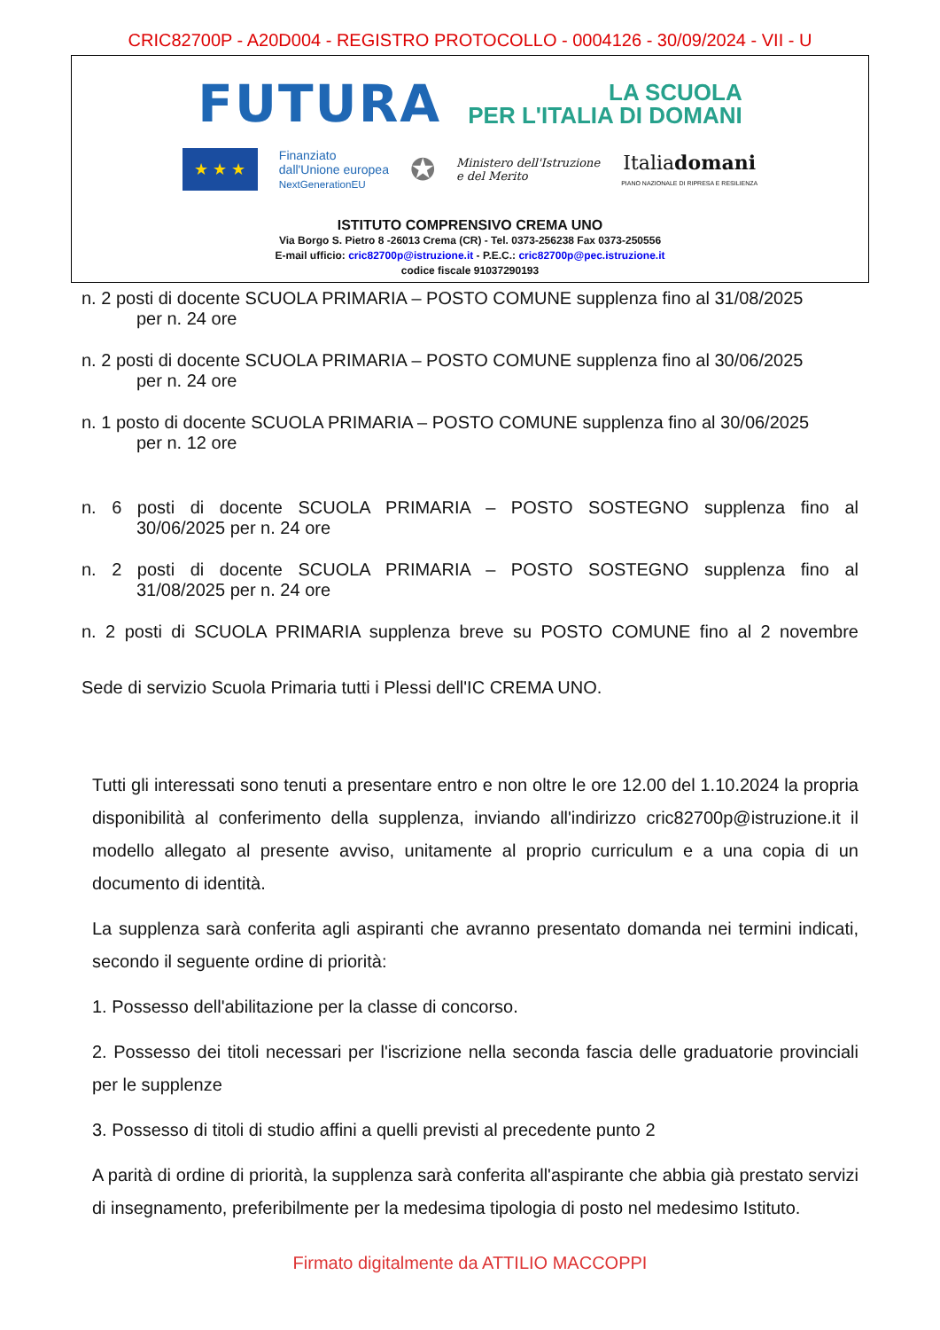CRIC82700P - A20D004 - REGISTRO PROTOCOLLO - 0004126 - 30/09/2024 - VII - U
FUTURA
LA SCUOLA
PER L'ITALIA DI DOMANI
★ ★ ★
Finanziato
dall'Unione europea
NextGenerationEU
✪
Ministero dell'Istruzione
e del Merito
Italiadomani
PIANO NAZIONALE DI RIPRESA E RESILIENZA
ISTITUTO COMPRENSIVO CREMA UNO
Via Borgo S. Pietro 8 -26013 Crema (CR) - Tel. 0373-256238 Fax 0373-250556
E-mail ufficio: cric82700p@istruzione.it - P.E.C.: cric82700p@pec.istruzione.it
codice fiscale 91037290193
n. 2 posti di docente SCUOLA PRIMARIA – POSTO COMUNE supplenza fino al 31/08/2025
per n. 24 ore
n. 2 posti di docente SCUOLA PRIMARIA – POSTO COMUNE supplenza fino al 30/06/2025
per n. 24 ore
n. 1 posto di docente SCUOLA PRIMARIA – POSTO COMUNE supplenza fino al 30/06/2025
per n. 12 ore
n. 6 posti di docente SCUOLA PRIMARIA – POSTO SOSTEGNO supplenza fino al
30/06/2025 per n. 24 ore
n. 2 posti di docente SCUOLA PRIMARIA – POSTO SOSTEGNO supplenza fino al
31/08/2025 per n. 24 ore
n. 2 posti di SCUOLA PRIMARIA supplenza breve su POSTO COMUNE fino al 2 novembre
Sede di servizio Scuola Primaria tutti i Plessi dell'IC CREMA UNO.
Tutti gli interessati sono tenuti a presentare entro e non oltre le ore 12.00 del 1.10.2024 la propria disponibilità al conferimento della supplenza, inviando all'indirizzo cric82700p@istruzione.it il modello allegato al presente avviso, unitamente al proprio curriculum e a una copia di un documento di identità.
La supplenza sarà conferita agli aspiranti che avranno presentato domanda nei termini indicati, secondo il seguente ordine di priorità:
1. Possesso dell'abilitazione per la classe di concorso.
2. Possesso dei titoli necessari per l'iscrizione nella seconda fascia delle graduatorie provinciali per le supplenze
3. Possesso di titoli di studio affini a quelli previsti al precedente punto 2
A parità di ordine di priorità, la supplenza sarà conferita all'aspirante che abbia già prestato servizi di insegnamento, preferibilmente per la medesima tipologia di posto nel medesimo Istituto.
Firmato digitalmente da ATTILIO MACCOPPI